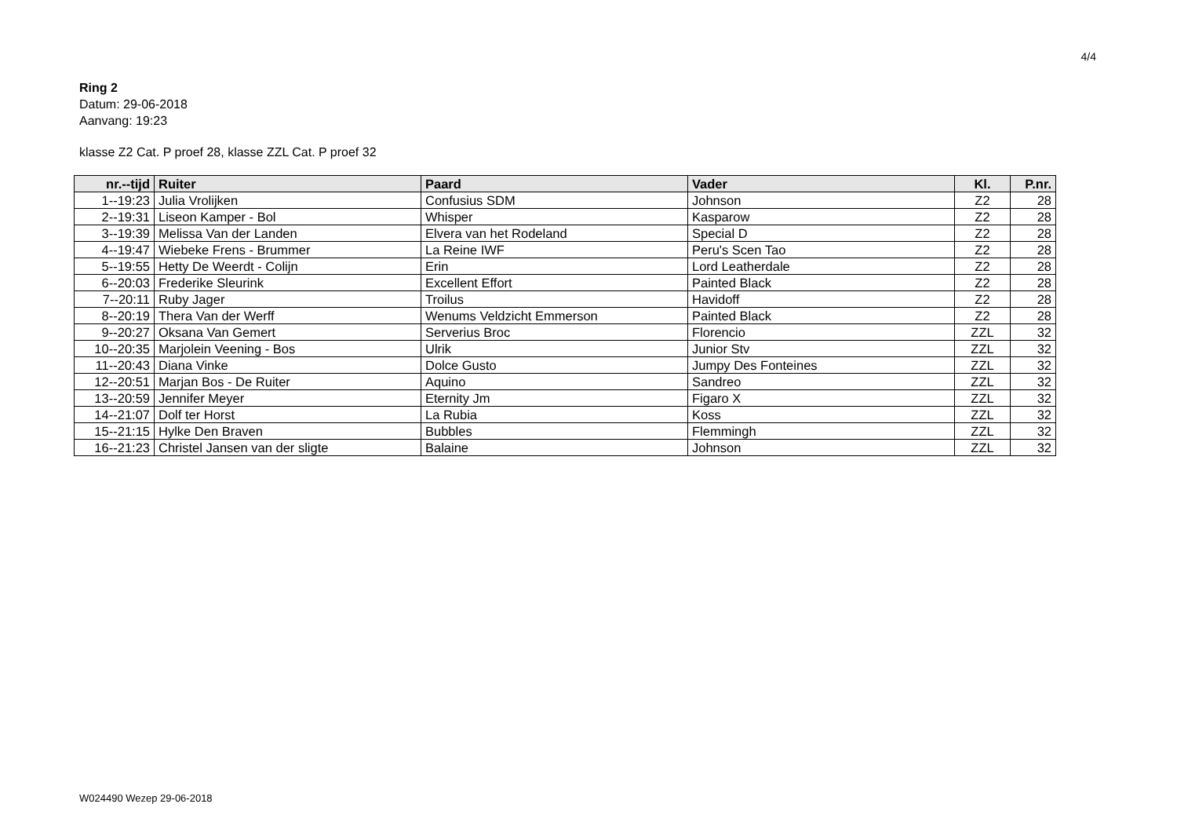4/4
Ring 2
Datum: 29-06-2018
Aanvang: 19:23
klasse Z2 Cat. P proef 28, klasse ZZL Cat. P proef 32
| nr.--tijd | Ruiter | Paard | Vader | Kl. | P.nr. |
| --- | --- | --- | --- | --- | --- |
| 1--19:23 | Julia Vrolijken | Confusius SDM | Johnson | Z2 | 28 |
| 2--19:31 | Liseon Kamper - Bol | Whisper | Kasparow | Z2 | 28 |
| 3--19:39 | Melissa Van der Landen | Elvera van het Rodeland | Special D | Z2 | 28 |
| 4--19:47 | Wiebeke Frens - Brummer | La Reine IWF | Peru's Scen Tao | Z2 | 28 |
| 5--19:55 | Hetty De Weerdt - Colijn | Erin | Lord Leatherdale | Z2 | 28 |
| 6--20:03 | Frederike Sleurink | Excellent Effort | Painted Black | Z2 | 28 |
| 7--20:11 | Ruby Jager | Troilus | Havidoff | Z2 | 28 |
| 8--20:19 | Thera Van der Werff | Wenums Veldzicht Emmerson | Painted Black | Z2 | 28 |
| 9--20:27 | Oksana Van Gemert | Serverius Broc | Florencio | ZZL | 32 |
| 10--20:35 | Marjolein Veening - Bos | Ulrik | Junior Stv | ZZL | 32 |
| 11--20:43 | Diana Vinke | Dolce Gusto | Jumpy Des Fonteines | ZZL | 32 |
| 12--20:51 | Marjan Bos - De Ruiter | Aquino | Sandreo | ZZL | 32 |
| 13--20:59 | Jennifer Meyer | Eternity Jm | Figaro X | ZZL | 32 |
| 14--21:07 | Dolf ter Horst | La Rubia | Koss | ZZL | 32 |
| 15--21:15 | Hylke Den Braven | Bubbles | Flemmingh | ZZL | 32 |
| 16--21:23 | Christel Jansen van der sligte | Balaine | Johnson | ZZL | 32 |
W024490 Wezep 29-06-2018